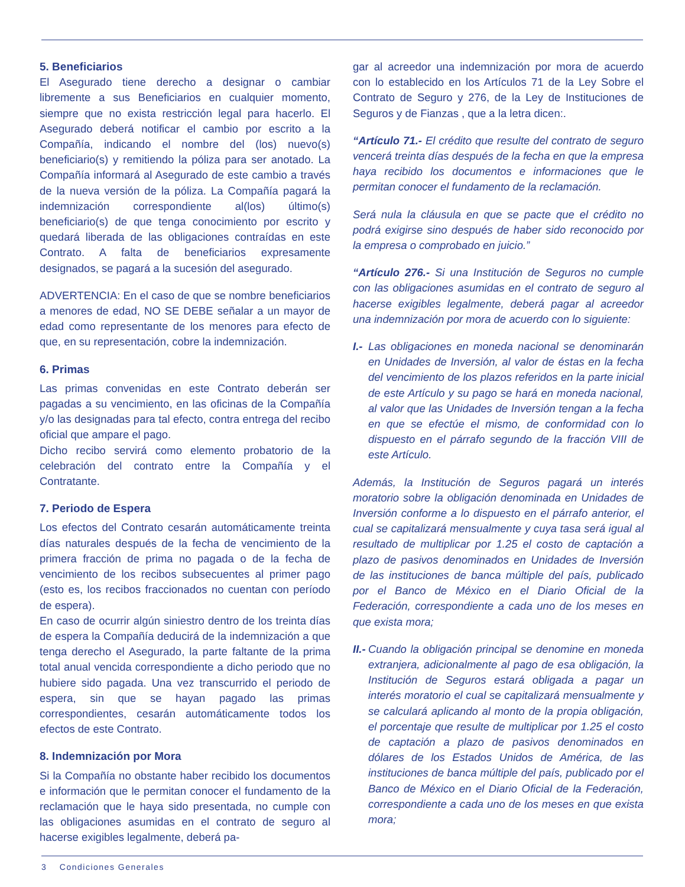5. Beneficiarios
El Asegurado tiene derecho a designar o cambiar libremente a sus Beneficiarios en cualquier momento, siempre que no exista restricción legal para hacerlo. El Asegurado deberá notificar el cambio por escrito a la Compañía, indicando el nombre del (los) nuevo(s) beneficiario(s) y remitiendo la póliza para ser anotado. La Compañía informará al Asegurado de este cambio a través de la nueva versión de la póliza. La Compañía pagará la indemnización correspondiente al(los) último(s) beneficiario(s) de que tenga conocimiento por escrito y quedará liberada de las obligaciones contraídas en este Contrato. A falta de beneficiarios expresamente designados, se pagará a la sucesión del asegurado.
ADVERTENCIA: En el caso de que se nombre beneficiarios a menores de edad, NO SE DEBE señalar a un mayor de edad como representante de los menores para efecto de que, en su representación, cobre la indemnización.
6. Primas
Las primas convenidas en este Contrato deberán ser pagadas a su vencimiento, en las oficinas de la Compañía y/o las designadas para tal efecto, contra entrega del recibo oficial que ampare el pago.
Dicho recibo servirá como elemento probatorio de la celebración del contrato entre la Compañía y el Contratante.
7. Periodo de Espera
Los efectos del Contrato cesarán automáticamente treinta días naturales después de la fecha de vencimiento de la primera fracción de prima no pagada o de la fecha de vencimiento de los recibos subsecuentes al primer pago (esto es, los recibos fraccionados no cuentan con período de espera).
En caso de ocurrir algún siniestro dentro de los treinta días de espera la Compañía deducirá de la indemnización a que tenga derecho el Asegurado, la parte faltante de la prima total anual vencida correspondiente a dicho periodo que no hubiere sido pagada. Una vez transcurrido el periodo de espera, sin que se hayan pagado las primas correspondientes, cesarán automáticamente todos los efectos de este Contrato.
8. Indemnización por Mora
Si la Compañía no obstante haber recibido los documentos e información que le permitan conocer el fundamento de la reclamación que le haya sido presentada, no cumple con las obligaciones asumidas en el contrato de seguro al hacerse exigibles legalmente, deberá pa-
gar al acreedor una indemnización por mora de acuerdo con lo establecido en los Artículos 71 de la Ley Sobre el Contrato de Seguro y 276, de la Ley de Instituciones de Seguros y de Fianzas , que a la letra dicen:.
“Artículo 71.- El crédito que resulte del contrato de seguro vencerá treinta días después de la fecha en que la empresa haya recibido los documentos e informaciones que le permitan conocer el fundamento de la reclamación.
Será nula la cláusula en que se pacte que el crédito no podrá exigirse sino después de haber sido reconocido por la empresa o comprobado en juicio.”
“Artículo 276.- Si una Institución de Seguros no cumple con las obligaciones asumidas en el contrato de seguro al hacerse exigibles legalmente, deberá pagar al acreedor una indemnización por mora de acuerdo con lo siguiente:
I.- Las obligaciones en moneda nacional se denominarán en Unidades de Inversión, al valor de éstas en la fecha del vencimiento de los plazos referidos en la parte inicial de este Artículo y su pago se hará en moneda nacional, al valor que las Unidades de Inversión tengan a la fecha en que se efectúe el mismo, de conformidad con lo dispuesto en el párrafo segundo de la fracción VIII de este Artículo.
Además, la Institución de Seguros pagará un interés moratorio sobre la obligación denominada en Unidades de Inversión conforme a lo dispuesto en el párrafo anterior, el cual se capitalizará mensualmente y cuya tasa será igual al resultado de multiplicar por 1.25 el costo de captación a plazo de pasivos denominados en Unidades de Inversión de las instituciones de banca múltiple del país, publicado por el Banco de México en el Diario Oficial de la Federación, correspondiente a cada uno de los meses en que exista mora;
II.- Cuando la obligación principal se denomine en moneda extranjera, adicionalmente al pago de esa obligación, la Institución de Seguros estará obligada a pagar un interés moratorio el cual se capitalizará mensualmente y se calculará aplicando al monto de la propia obligación, el porcentaje que resulte de multiplicar por 1.25 el costo de captación a plazo de pasivos denominados en dólares de los Estados Unidos de América, de las instituciones de banca múltiple del país, publicado por el Banco de México en el Diario Oficial de la Federación, correspondiente a cada uno de los meses en que exista mora;
3 Condiciones Generales